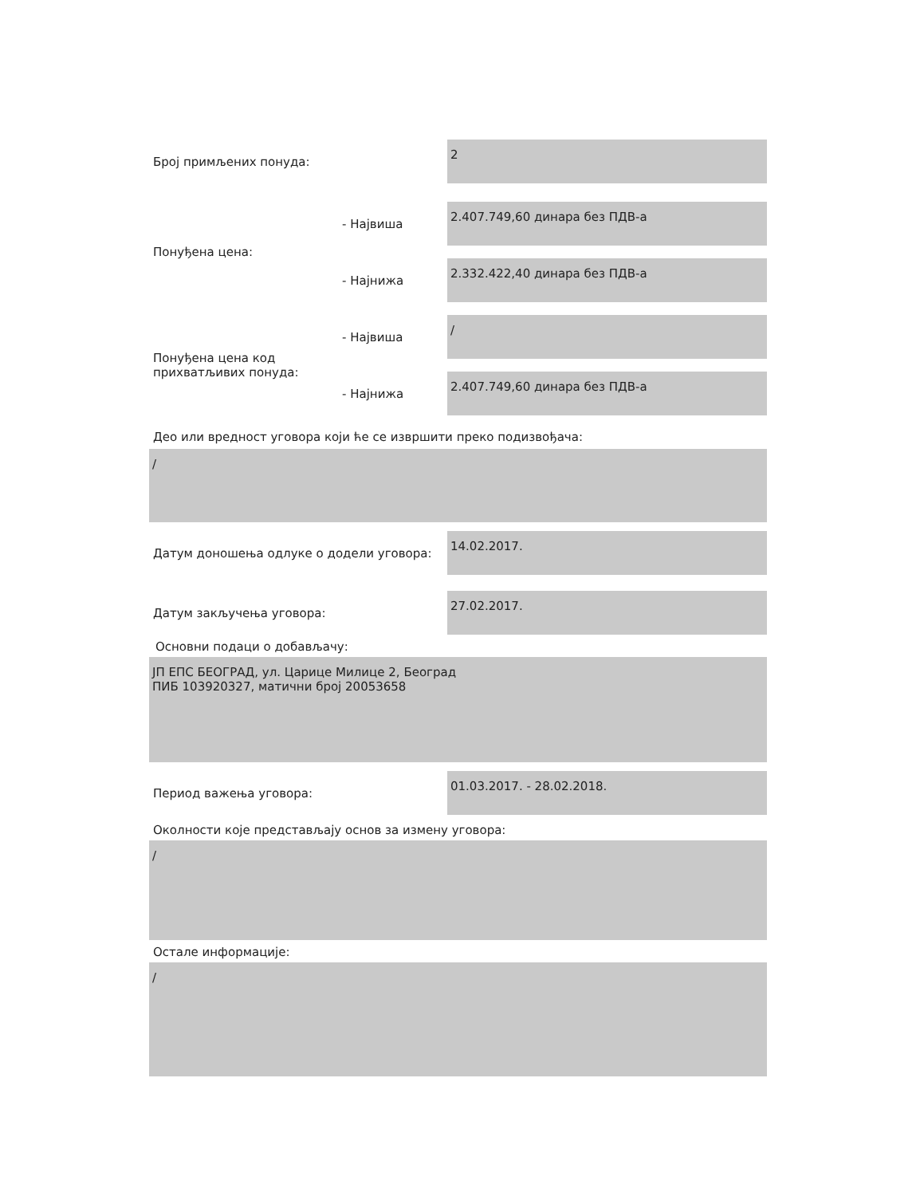Број примљених понуда:
2
Понуђена цена:
- Највиша
2.407.749,60 динара без ПДВ-а
- Најнижа
2.332.422,40 динара без ПДВ-а
Понуђена цена код прихватљивих понуда:
- Највиша
/
- Најнижа
2.407.749,60 динара без ПДВ-а
Део или вредност уговора који ће се извршити преко подизвођача:
/
Датум доношења одлуке о додели уговора:
14.02.2017.
Датум закључења уговора:
27.02.2017.
Основни подаци о добављачу:
ЈП ЕПС БЕОГРАД, ул. Царице Милице 2, Београд
ПИБ 103920327, матични број 20053658
Период важења уговора:
01.03.2017. - 28.02.2018.
Околности које представљају основ за измену уговора:
/
Остале информације:
/